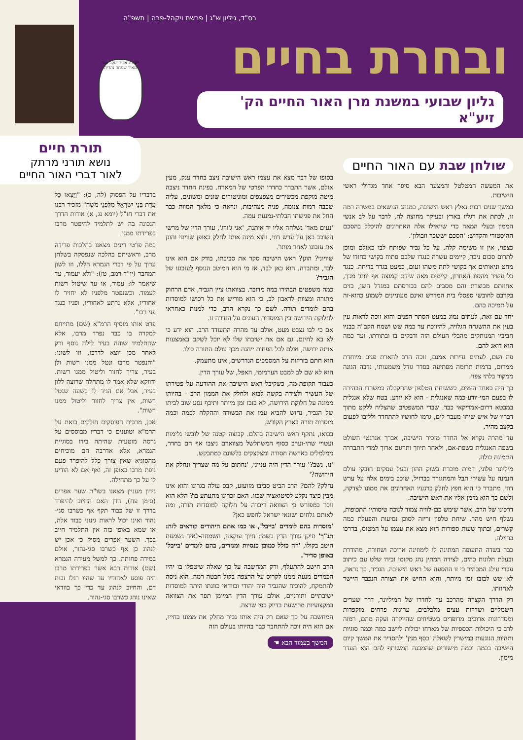בס"ד, גיליון ש"ג | פרשת ויקהל-פרה | תשפ"ה
ובחרת בחיים
גליון שבועי במשנת מרן האור החיים הק' זיע"א
ישיבת אביר יעקב אור מאיר שמחה נהריה
תורת חיים
נושא תורני מרתק
לאור דברי האור החיים
שולחן שבת עם האור החיים
את המעשה המטלטל והמצער הבא סיפר אחד מגדולי ראשי הישיבות.
במשך שנים רבות נאלץ ראש הישיבה, כמנהג הנושאים במשרה רמה זו, לכתת את רגליו בארץ ובעיקר מחוצה לה, לדבר על לב אנשי הממון ובעלי המאה כדי שיואילו אלה האחרונים להיכלל בהסכם ההיסטורי והקדוש: 'הסכם יששכר וזבולון'.
כצפוי, אין זו משימה קלה. על כל גביר שפותח לבו כאולם ומוכן לתרום סכום ניכר, קיימים עשרה כנגדו שלבם פתוח בקושי כחודו של מחט וניאותים אך בקושי לתת משהו זעום, כמעט בגדר בדיחה. כנגד כל עשיר מהסוג האחרון, קיימים מאה שידם קמוצה אף יותר מכך, אחוזתם מבוצרת והם מסבים להם בכורסתם במגדל השן, בזים בקרבם לחובשי ספסלי בית המדרש ואינם מעוניינים לשמוע כהוא-זה על תמיכה בהם.
יחד עם זאת, לעתים נמוג במעט הסתר הפנים והוא זוכה לראות עין בעין את ההשגחה הגלויה, להיווכח עד כמה שש ושמח הקב"ה בבניו חביביו המנותקים מהבלי העולם הזה ודבקים בו ובתורתו, ועד כמה הוא דואג להם.
פה ושם, לעתים נדירות אמנם, זוכה הרב להארת פנים מיוחדת ממרום, בדמות תרומה מפתיעה בסדר גודל משמעותי, נדבה הגונה ממקור בלתי צפוי.
כך היה באחד הימים, כששיחת הטלפון שהתקבלה במשרדו הבהירה לו בפעם המי-יודע-כמה שאנגלית - הוא לא יודע. בטח שלא אנגלית במבטא דרום-אמריקאי כבד. שברי המשפטים שהצליח ללקט מתוך דבריו של איש שיחו מעבר לים, גרמו לחושיו להתחדד ולליבו לפעום בקצב מהיר.
עד מהרה נקרא אל החדר מזכיר הישיבה, אברך אנרגטי השולט בשפה האנגלית כשפת-אם, ולאחר תיווך ותרגום ארוך למדי התבררה התמונה כולה.
מיליונר פלוני, דמות מוכרת בשוק ההון ובעל עסקים חובקי עולם הנמנה על עשירי תבל והמתגורר בברזיל, שוכב בימים אלה על ערש דווי. מתברר כי הוא חפץ לחלק ברגעיו האחרונים את ממונו לצדקה, ולשם כך הוא מזמן אליו את ראש הישיבה.
דרכונו של הרב, אשר שימש כבן-לוויה צמוד לנוכח טיסותיו התכופות, נשלף חיש מהר. שיחת טלפון זריזה לסוכן נסיעות והפעלת כמה קשרים, ובתוך שעות ספורות הוא מצא את עצמו על המטוס, בדרכו ברזילה.
כבר בשדה התעופה המתינה לו לימוזינה ארוכה ושחורה, מהודרת ובעלת חלונות כהים, לצידה המתין נהג מקומי ובידו שלט עם כיתוב עברי עילג המבהיר כי זו ההסעה של ראש הישיבה. הגביר, כך נראה, לא שש לבזבז זמן מיותר, והוא החיש את הצורה הנכבד היישר לאחוזתו.
רק הדרך הקצרה מהרכב עד לחדרו של המיליונר, דרך שערים חשמליים ושדרות עצים מלבלבים, ערוגות פרחים מוקפדות ומסדרונות ארוכים מרופדים בשטיחים שהיוקרה זעקה מהם, רמזה לרב כי היכולות הכספיות של מארחו יכולות ליישב כמה וכמה סוגיות ותהיות הנוגעות במישרין לשאלה 'כסף מנין' ולהסדיר את המשך קיום הישיבה בכמה וכמה מישורים שהמכנה המשותף להם הוא העדר מימון.
בסופו של דבר מצא את עצמו ראש הישיבה ניצב בחדר ענק, מעין אולם, אשר התברר כחדרו הפרטי של המארח. בפינת החדר ניצבה מיטה מוקפת מכשירים מצפצפים ומוניטורים שונים ומשונים, עליה שכבה דמות צנומה, פניה מצהיבות, ונראה כי מלאך המוות כבר החל את פגישתו הבלתי-נמנעת עמה.
'נעים מאד' נשלחה אליו יד איתנה, 'אני ג'ורג', עורך הדין של מרשי השוכב כאן על ערש דווי, והוא מינה אותי לחלק באופן שוויוני והוגן את עזבונו לאחר מותו'.
שוויוני? הוגן? ראש הישיבה סקר את סביבתו, בודק אם הוא אינו לבד, ומתבדה. הוא כאן לבד, אז מי הוא המוטב הנוסף לעזבונו של הגביר?
כמה משפטים הבהירו במה מדובר. בצוואתו ציין הגביר, אדם הרחוק מתורה ומצוות לדאבון לב, כי הוא מוריש את כל רכושו למוסדות בהם לומדים תורה. לשם כך נקרא הרב, כדי למנות כאחראי לחלוקת הירושה בין המוסדות העונים על הגדרה זו.
אם כי לבו נצבט מעט, אולם עד מהרה התעודד הרב. הוא ידע כי לא בא לחינם. גם אם את ישיבתו שלו לא יוכל לשקם באמצעות אותה ירושה, אולם לכל הפחות ייהנה מכך עולם התורה כולו.
הוא חתם בזריזות על המסמכים הנדרשים, אינו מתעמק.
הוא לא שם לב למבט הערמומי, האפל, של עורך הדין.
כעבור תקופת-מה, כשקיבל ראש הישיבה את ההודעה על פטירתו של העשיר ולצידה בקשה לבוא ולחלק את הממון הרב - בהיותו ממונה על חלוקת הירושה, לא בזבז זמן מיותר ותיכף נסע שוב לביתו של הגביר, נחוש להביא עמו את הבשורה וההקלה לכמה וכמה מוסדות תורה בארץ הקודש.
בבואו, נתקף ראש הישיבה בהלם. קבוצה קטנה של לובשי גלימות ועטויי שתי-וערב כסוף המשתלשל מצווארם ניצבו אף הם בחדר, ממלמלים בארשת חסודה ומצקצקים בלשונם כמתבקש.
'נו, נשב?' עורך הדין היה ענייני, 'נחתום על מה שצריך ונחלק את הירושה?'
נחלק? להם? הרב הביט סביבו מזועזע, קבס עולה בגרונו והוא אינו מבין כיצד נקלע לסיטואציה שכזו. האם זכרונו מתעתע בו? הלא הוא זוכר במפורש כי הצוואה דיברה על חלוקה למוסדות תורה, ומה לאותם גלחים ושונאי ישראל לחפש כאן?
'מוסדות בהם לומדים 'בייבל', או כמו אתם היהודים קוראים לזה: תנ"ך' תיקן עורך הדין בשמץ חיוך עוקצני, השמחה-לאיד נשמעת היטב בקולו, 'וזה כולל כמובן כנסיות ומנזרים, בהם לומדים 'בייבל' באופן סדיר'.
הרב חישב להתעלף, ורק המחשבה על כך שאלה שיטפלו בו יהיו הכמרים מנעה ממנו לקרוס על הרצפה בקול חבטה רמה. הוא ניסה להתמקח, להוכיח שהגביר היה יהודי ובוודאי כוונתו היתה למוסדות ישיבתיים ותורניים, אולם עורך הדין המיומן תפר את הצוואה במקצועיות מרושעת בדיוק כפי שרצה.
המחשבה על כך שאם רק היה אותו גביר מחלק את ממונו בחייו, אם הוא היה זוכה להתחבר כבר בהיותו בעולם הזה
המשך בעמוד הבא ☚
בדבריו על הפסוק (לה, כ): "וַיֵּצְאוּ כָּל עֲדַת בְּנֵי יִשְׂרָאֵל מִלִּפְנֵי מֹשֶׁה" מזכיר רבנו את דברי חז"ל (יומא נג, א) אודות הדרך הנכונה בה יש לתלמיד להיפטר מרבו בפרידתו ממנו.
כמה פרטי דינים מצאנו בהלכות פרידה מרב, וראשיתם בהלכה שנפסקה בשלחן ערוך על פי דברי הגמרא הללו, וזו לשון המחבר (יו"ד רמב, טז): "ולא יעמוד, עד שיאמר לו: עמוד, או עד שיטול רשות לעמוד. וכשנפטר מלפניו לא יחזיר לו אחוריו, אלא נרתע לאחוריו, ופניו כנגד פני רבו".
פרט אותו מוסיף הרמ"א (שם) מתייחס למקרה בו כבר נפרד מרבו, אלא שהתלמיד שוהה בעיר לילה נוסף ורק לאחר מכן יוצא לדרכו, וזו לשונו: "והנפטר מרבו ונטל ממנו רשות ולן בעיר, צריך לחזור וליטול ממנו רשות. ודווקא שלא אמר לו מתחלה שרוצה ללון בעיר, אבל אם הגיד לו בשעה שנטל רשות, אין צריך לחזור וליטול ממנו רשות".
אכן, מרבית הפוסקים חולקים בזאת על הרמ"א וטוענים כי דבריו מבוססים על גרסה מוטעית שהיתה בידו בסוגיית הגמרא, אלא אדרבה הם מוכיחים מהסוגיא שאין צורך כלל להיפרד פעם נופת מרבו באופן זה, ואף אם לא הודיע לו על כך מתחילה.
נידון מעניין מצאנו בשו"ת שער אפרים (סימן עח), הדן האם החיוב להיפרד בדרך זו של כבוד תקף אף כשרבו סגי-נהור ואינו יכול לראות גינוני כבוד אלה, או שמא באופן כזה אין התלמיד חייב בכך. השער אפרים מסיק כי אכן יש לנהוג כן אף כשרבו סגי-נהור, אולם במידה פחותה. כך למשל מעידה הגמרא (שם) אודות רבא אשר בפרידתו מרבו היה פוסע לאחוריו עד שהיו רגלו זבות דם, והחיוב לנהוג עד כדי כך בוודאי שאינו נוהג כשרבו סגי-נהור.